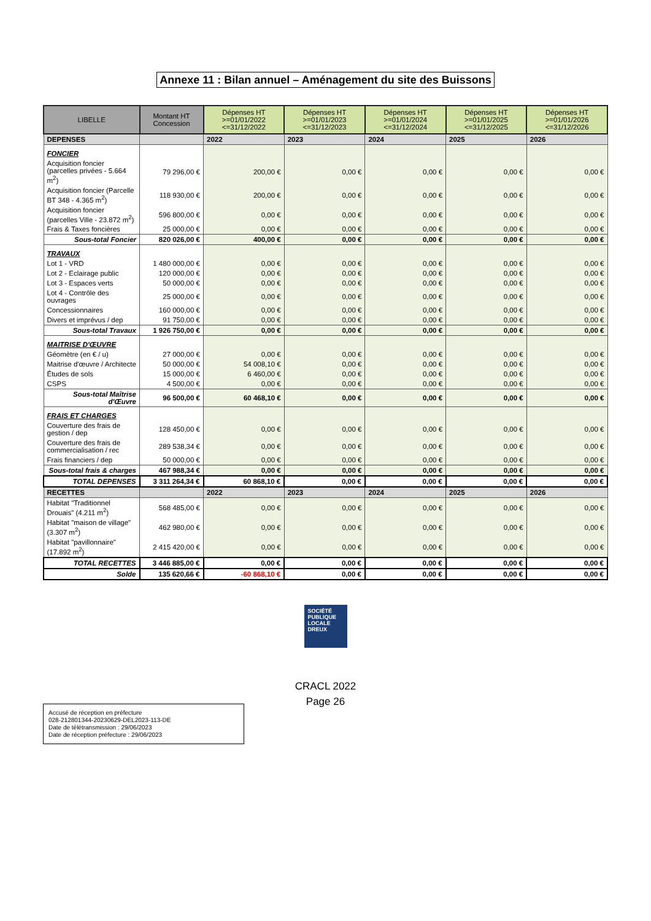Annexe 11 : Bilan annuel – Aménagement du site des Buissons
| LIBELLE | Montant HT Concession | Dépenses HT >=01/01/2022 <=31/12/2022 | Dépenses HT >=01/01/2023 <=31/12/2023 | Dépenses HT >=01/01/2024 <=31/12/2024 | Dépenses HT >=01/01/2025 <=31/12/2025 | Dépenses HT >=01/01/2026 <=31/12/2026 |
| --- | --- | --- | --- | --- | --- | --- |
| DEPENSES | | 2022 | 2023 | 2024 | 2025 | 2026 |
| FONCIER | | | | | | |
| Acquisition foncier (parcelles privées - 5.664 m<sup>2</sup>) | 79 296,00 € | 200,00 € | 0,00 € | 0,00 € | 0,00 € | 0,00 € |
| Acquisition foncier (Parcelle BT 348 - 4.365 m<sup>2</sup>) | 118 930,00 € | 200,00 € | 0,00 € | 0,00 € | 0,00 € | 0,00 € |
| Acquisition foncier (parcelles Ville - 23.872 m<sup>2</sup>) | 596 800,00 € | 0,00 € | 0,00 € | 0,00 € | 0,00 € | 0,00 € |
| Frais & Taxes foncières | 25 000,00 € | 0,00 € | 0,00 € | 0,00 € | 0,00 € | 0,00 € |
| Sous-total Foncier | 820 026,00 € | 400,00 € | 0,00 € | 0,00 € | 0,00 € | 0,00 € |
| TRAVAUX | | | | | | |
| Lot 1 - VRD | 1 480 000,00 € | 0,00 € | 0,00 € | 0,00 € | 0,00 € | 0,00 € |
| Lot 2 - Eclairage public | 120 000,00 € | 0,00 € | 0,00 € | 0,00 € | 0,00 € | 0,00 € |
| Lot 3 - Espaces verts | 50 000,00 € | 0,00 € | 0,00 € | 0,00 € | 0,00 € | 0,00 € |
| Lot 4 - Contrôle des ouvrages | 25 000,00 € | 0,00 € | 0,00 € | 0,00 € | 0,00 € | 0,00 € |
| Concessionnaires | 160 000,00 € | 0,00 € | 0,00 € | 0,00 € | 0,00 € | 0,00 € |
| Divers et imprévus / dep | 91 750,00 € | 0,00 € | 0,00 € | 0,00 € | 0,00 € | 0,00 € |
| Sous-total Travaux | 1 926 750,00 € | 0,00 € | 0,00 € | 0,00 € | 0,00 € | 0,00 € |
| MAITRISE D'ŒUVRE | | | | | | |
| Géomètre (en € / u) | 27 000,00 € | 0,00 € | 0,00 € | 0,00 € | 0,00 € | 0,00 € |
| Maitrise d'œuvre / Architecte | 50 000,00 € | 54 008,10 € | 0,00 € | 0,00 € | 0,00 € | 0,00 € |
| Études de sols | 15 000,00 € | 6 460,00 € | 0,00 € | 0,00 € | 0,00 € | 0,00 € |
| CSPS | 4 500,00 € | 0,00 € | 0,00 € | 0,00 € | 0,00 € | 0,00 € |
| Sous-total Maîtrise d'Œuvre | 96 500,00 € | 60 468,10 € | 0,00 € | 0,00 € | 0,00 € | 0,00 € |
| FRAIS ET CHARGES | | | | | | |
| Couverture des frais de gestion / dep | 128 450,00 € | 0,00 € | 0,00 € | 0,00 € | 0,00 € | 0,00 € |
| Couverture des frais de commercialisation / rec | 289 538,34 € | 0,00 € | 0,00 € | 0,00 € | 0,00 € | 0,00 € |
| Frais financiers / dep | 50 000,00 € | 0,00 € | 0,00 € | 0,00 € | 0,00 € | 0,00 € |
| Sous-total frais & charges | 467 988,34 € | 0,00 € | 0,00 € | 0,00 € | 0,00 € | 0,00 € |
| TOTAL DEPENSES | 3 311 264,34 € | 60 868,10 € | 0,00 € | 0,00 € | 0,00 € | 0,00 € |
| RECETTES | | 2022 | 2023 | 2024 | 2025 | 2026 |
| Habitat "Traditionnel Drouais" (4.211 m<sup>2</sup>) | 568 485,00 € | 0,00 € | 0,00 € | 0,00 € | 0,00 € | 0,00 € |
| Habitat "maison de village" (3.307 m<sup>2</sup>) | 462 980,00 € | 0,00 € | 0,00 € | 0,00 € | 0,00 € | 0,00 € |
| Habitat "pavillonnaire" (17.892 m<sup>2</sup>) | 2 415 420,00 € | 0,00 € | 0,00 € | 0,00 € | 0,00 € | 0,00 € |
| TOTAL RECETTES | 3 446 885,00 € | 0,00 € | 0,00 € | 0,00 € | 0,00 € | 0,00 € |
| Solde | 135 620,66 € | -60 868,10 € | 0,00 € | 0,00 € | 0,00 € | 0,00 € |
SOCIÉTÉ
PUBLIQUE
LOCALE
DREUX
CRACL 2022
Page 26
Accusé de réception en préfecture
028-212801344-20230629-DEL2023-113-DE
Date de télétransmission : 29/06/2023
Date de réception préfecture : 29/06/2023